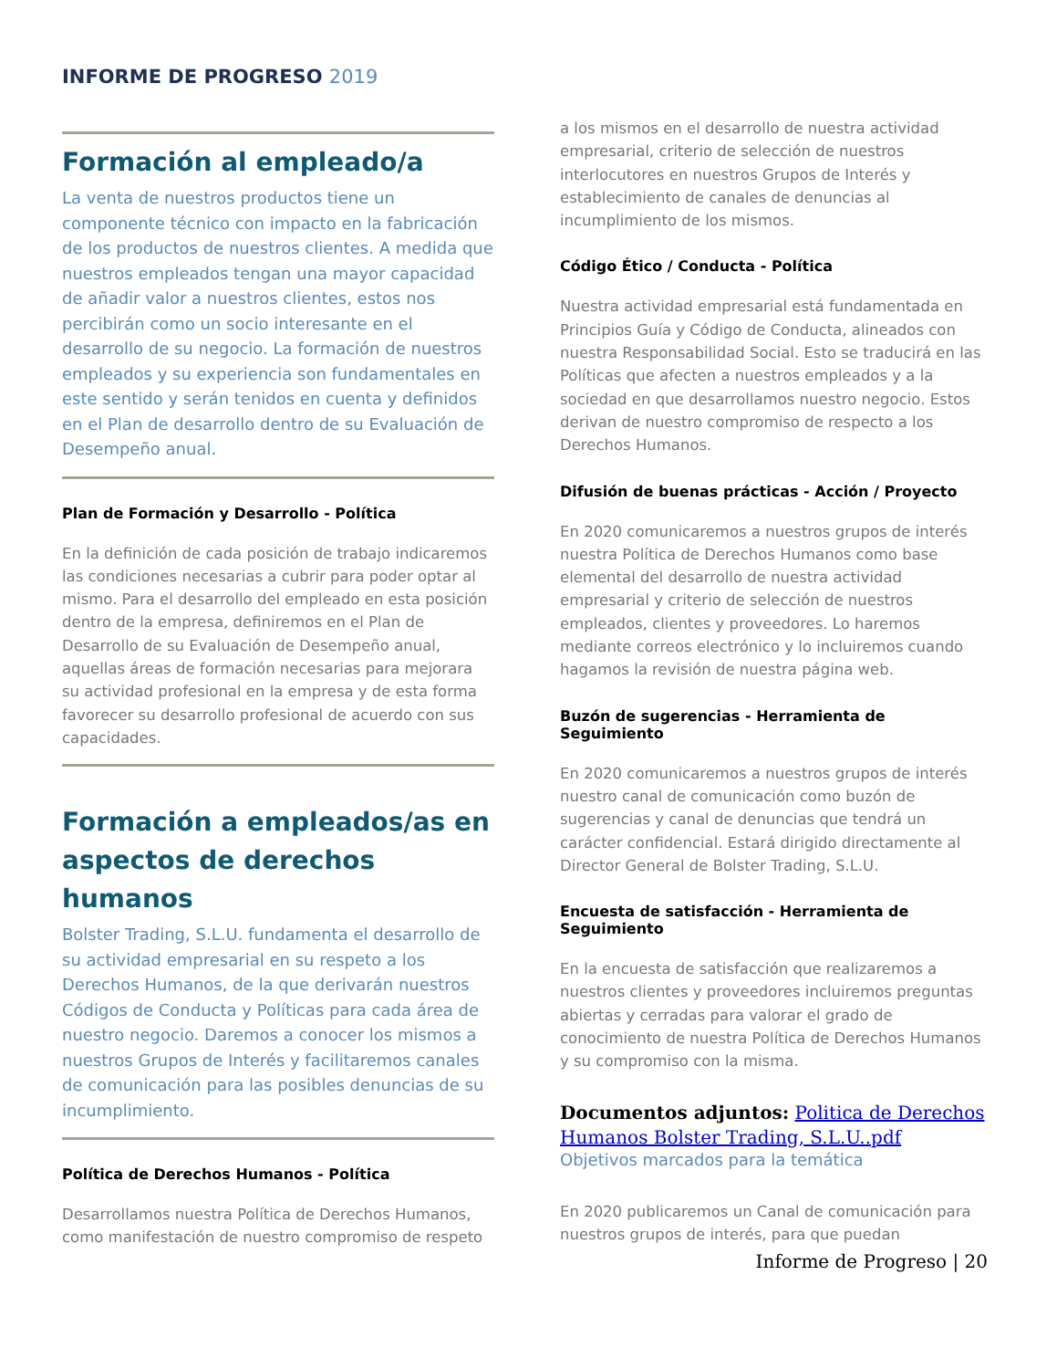INFORME DE PROGRESO 2019
Formación al empleado/a
La venta de nuestros productos tiene un componente técnico con impacto en la fabricación de los productos de nuestros clientes. A medida que nuestros empleados tengan una mayor capacidad de añadir valor a nuestros clientes, estos nos percibirán como un socio interesante en el desarrollo de su negocio. La formación de nuestros empleados y su experiencia son fundamentales en este sentido y serán tenidos en cuenta y definidos en el Plan de desarrollo dentro de su Evaluación de Desempeño anual.
Plan de Formación y Desarrollo - Política
En la definición de cada posición de trabajo indicaremos las condiciones necesarias a cubrir para poder optar al mismo. Para el desarrollo del empleado en esta posición dentro de la empresa, definiremos en el Plan de Desarrollo de su Evaluación de Desempeño anual, aquellas áreas de formación necesarias para mejorara su actividad profesional en la empresa y de esta forma favorecer su desarrollo profesional de acuerdo con sus capacidades.
Formación a empleados/as en aspectos de derechos humanos
Bolster Trading, S.L.U. fundamenta el desarrollo de su actividad empresarial en su respeto a los Derechos Humanos, de la que derivarán nuestros Códigos de Conducta y Políticas para cada área de nuestro negocio. Daremos a conocer los mismos a nuestros Grupos de Interés y facilitaremos canales de comunicación para las posibles denuncias de su incumplimiento.
Política de Derechos Humanos - Política
Desarrollamos nuestra Política de Derechos Humanos, como manifestación de nuestro compromiso de respeto
a los mismos en el desarrollo de nuestra actividad empresarial, criterio de selección de nuestros interlocutores en nuestros Grupos de Interés y establecimiento de canales de denuncias al incumplimiento de los mismos.
Código Ético / Conducta - Política
Nuestra actividad empresarial está fundamentada en Principios Guía y Código de Conducta, alineados con nuestra Responsabilidad Social. Esto se traducirá en las Políticas que afecten a nuestros empleados y a la sociedad en que desarrollamos nuestro negocio. Estos derivan de nuestro compromiso de respecto a los Derechos Humanos.
Difusión de buenas prácticas - Acción / Proyecto
En 2020 comunicaremos a nuestros grupos de interés nuestra Política de Derechos Humanos como base elemental del desarrollo de nuestra actividad empresarial y criterio de selección de nuestros empleados, clientes y proveedores. Lo haremos mediante correos electrónico y lo incluiremos cuando hagamos la revisión de nuestra página web.
Buzón de sugerencias - Herramienta de Seguimiento
En 2020 comunicaremos a nuestros grupos de interés nuestro canal de comunicación como buzón de sugerencias y canal de denuncias que tendrá un carácter confidencial. Estará dirigido directamente al Director General de Bolster Trading, S.L.U.
Encuesta de satisfacción - Herramienta de Seguimiento
En la encuesta de satisfacción que realizaremos a nuestros clientes y proveedores incluiremos preguntas abiertas y cerradas para valorar el grado de conocimiento de nuestra Política de Derechos Humanos y su compromiso con la misma.
Documentos adjuntos: Politica de Derechos Humanos Bolster Trading, S.L.U..pdf
Objetivos marcados para la temática
En 2020 publicaremos un Canal de comunicación para nuestros grupos de interés, para que puedan
Informe de Progreso | 20